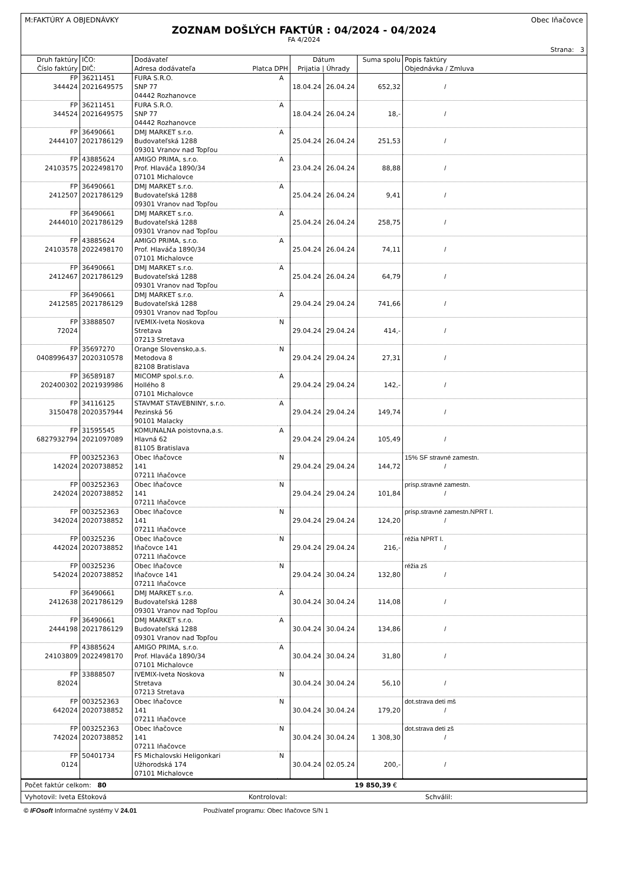M:FAKTÚRY A OBJEDNÁVKY Obec Iňačovce
ZOZNAM DOŠLÝCH FAKTÚR : 04/2024 - 04/2024
FA 4/2024
Strana: 3
| Druh faktúry Číslo faktúry | IČO: DIČ: | Dodávateľ Adresa dodávateľa Platca DPH | | Dátum Prijatia / Úhrady | | Suma spolu | Popis faktúry Objednávka / Zmluva |
| --- | --- | --- | --- | --- | --- | --- | --- |
| FP 344424 | 36211451 2021649575 | FURA S.R.O. SNP 77 04442 Rozhanovce | A | 18.04.24 | 26.04.24 | 652,32 | / |
| FP 344524 | 36211451 2021649575 | FURA S.R.O. SNP 77 04442 Rozhanovce | A | 18.04.24 | 26.04.24 | 18,- | / |
| FP 2444107 | 36490661 2021786129 | DMJ MARKET s.r.o. Budovateľská 1288 09301 Vranov nad Topľou | A | 25.04.24 | 26.04.24 | 251,53 | / |
| FP 24103575 | 43885624 2022498170 | AMIGO PRIMA, s.r.o. Prof. Hlaváča 1890/34 07101 Michalovce | A | 23.04.24 | 26.04.24 | 88,88 | / |
| FP 2412507 | 36490661 2021786129 | DMJ MARKET s.r.o. Budovateľská 1288 09301 Vranov nad Topľou | A | 25.04.24 | 26.04.24 | 9,41 | / |
| FP 2444010 | 36490661 2021786129 | DMJ MARKET s.r.o. Budovateľská 1288 09301 Vranov nad Topľou | A | 25.04.24 | 26.04.24 | 258,75 | / |
| FP 24103578 | 43885624 2022498170 | AMIGO PRIMA, s.r.o. Prof. Hlaváča 1890/34 07101 Michalovce | A | 25.04.24 | 26.04.24 | 74,11 | / |
| FP 2412467 | 36490661 2021786129 | DMJ MARKET s.r.o. Budovateľská 1288 09301 Vranov nad Topľou | A | 25.04.24 | 26.04.24 | 64,79 | / |
| FP 2412585 | 36490661 2021786129 | DMJ MARKET s.r.o. Budovateľská 1288 09301 Vranov nad Topľou | A | 29.04.24 | 29.04.24 | 741,66 | / |
| FP 72024 | 33888507 | IVEMIX-Iveta Noskova Stretava 07213 Stretava | N | 29.04.24 | 29.04.24 | 414,- | / |
| FP 0408996437 | 35697270 2020310578 | Orange Slovensko,a.s. Metodova 8 82108 Bratislava | N | 29.04.24 | 29.04.24 | 27,31 | / |
| FP 202400302 | 36589187 2021939986 | MICOMP spol.s.r.o. Hollého 8 07101 Michalovce | A | 29.04.24 | 29.04.24 | 142,- | / |
| FP 3150478 | 34116125 2020357944 | STAVMAT STAVEBNINY, s.r.o. Pezinská 56 90101 Malacky | A | 29.04.24 | 29.04.24 | 149,74 | / |
| FP 6827932794 | 31595545 2021097089 | KOMUNALNA poistovna,a.s. Hlavná 62 81105 Bratislava | A | 29.04.24 | 29.04.24 | 105,49 | / |
| FP 142024 | 003252363 2020738852 | Obec Iňačovce 141 07211 Iňačovce | N | 29.04.24 | 29.04.24 | 144,72 | 15% SF stravné zamestn. / |
| FP 242024 | 003252363 2020738852 | Obec Iňačovce 141 07211 Iňačovce | N | 29.04.24 | 29.04.24 | 101,84 | prísp.stravné zamestn. / |
| FP 342024 | 003252363 2020738852 | Obec Iňačovce 141 07211 Iňačovce | N | 29.04.24 | 29.04.24 | 124,20 | prísp.stravné zamestn.NPRT I. / |
| FP 442024 | 00325236 2020738852 | Obec Iňačovce Iňačovce 141 07211 Iňačovce | N | 29.04.24 | 29.04.24 | 216,- | réžia NPRT I. / |
| FP 542024 | 00325236 2020738852 | Obec Iňačovce Iňačovce 141 07211 Iňačovce | N | 29.04.24 | 30.04.24 | 132,80 | réžia zš / |
| FP 2412638 | 36490661 2021786129 | DMJ MARKET s.r.o. Budovateľská 1288 09301 Vranov nad Topľou | A | 30.04.24 | 30.04.24 | 114,08 | / |
| FP 2444198 | 36490661 2021786129 | DMJ MARKET s.r.o. Budovateľská 1288 09301 Vranov nad Topľou | A | 30.04.24 | 30.04.24 | 134,86 | / |
| FP 24103809 | 43885624 2022498170 | AMIGO PRIMA, s.r.o. Prof. Hlaváča 1890/34 07101 Michalovce | A | 30.04.24 | 30.04.24 | 31,80 | / |
| FP 82024 | 33888507 | IVEMIX-Iveta Noskova Stretava 07213 Stretava | N | 30.04.24 | 30.04.24 | 56,10 | / |
| FP 642024 | 003252363 2020738852 | Obec Iňačovce 141 07211 Iňačovce | N | 30.04.24 | 30.04.24 | 179,20 | dot.strava deti mš / |
| FP 742024 | 003252363 2020738852 | Obec Iňačovce 141 07211 Iňačovce | N | 30.04.24 | 30.04.24 | 1 308,30 | dot.strava deti zš / |
| FP 0124 | 50401734 | FS Michalovski Heligonkari Užhorodská 174 07101 Michalovce | N | 30.04.24 | 02.05.24 | 200,- | / |
Počet faktúr celkom: 80 19 850,39 €
Vyhotovil: Iveta Eštoková Kontroloval: Schválil:
© IFOsoft Informačné systémy V 24.01 Používateľ programu: Obec Iňačovce S/N 1